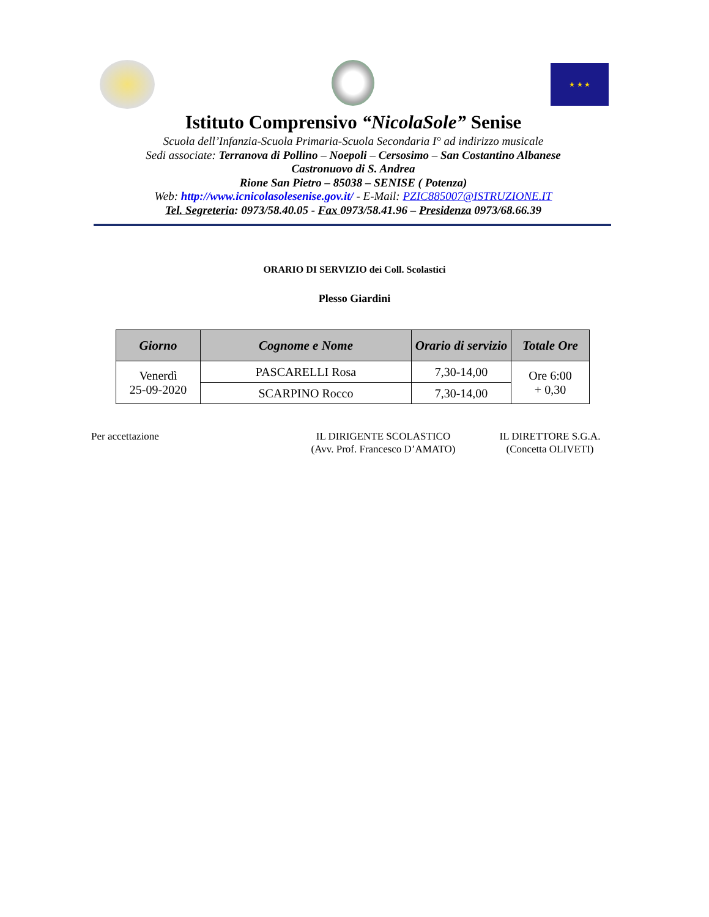★ ★ ★
Istituto Comprensivo “NicolaSole” Senise
Scuola dell’Infanzia-Scuola Primaria-Scuola Secondaria I° ad indirizzo musicale
Sedi associate: Terranova di Pollino – Noepoli – Cersosimo – San Costantino Albanese
Castronuovo di S. Andrea
Rione San Pietro – 85038 – SENISE ( Potenza)
Web: http://www.icnicolasolesenise.gov.it/ - E-Mail: PZIC885007@ISTRUZIONE.IT
Tel. Segreteria: 0973/58.40.05 - Fax 0973/58.41.96 – Presidenza 0973/68.66.39
ORARIO DI SERVIZIO dei Coll. Scolastici
Plesso Giardini
| Giorno | Cognome e Nome | Orario di servizio | Totale Ore |
| --- | --- | --- | --- |
| Venerdì 25-09-2020 | PASCARELLI Rosa | 7,30-14,00 | Ore 6:00 + 0,30 |
| | SCARPINO Rocco | 7,30-14,00 | |
Per accettazione IL DIRIGENTE SCOLASTICO
(Avv. Prof. Francesco D’AMATO)
IL DIRETTORE S.G.A.
(Concetta OLIVETI)